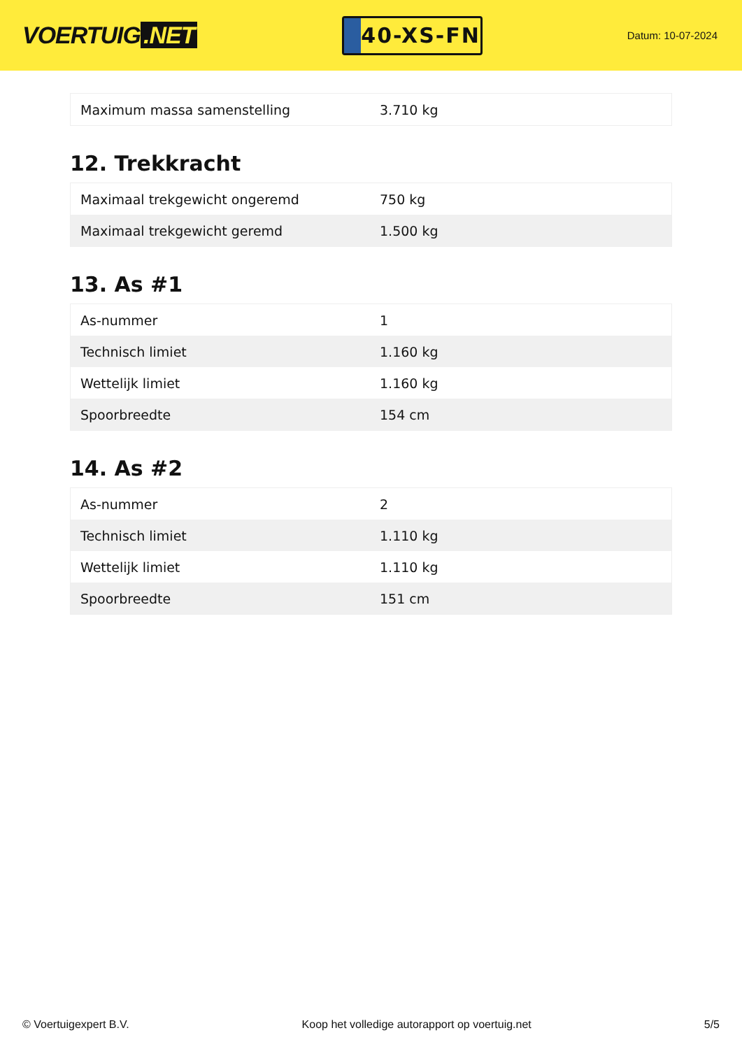VOERTUIG.NET
40-XS-FN
Datum: 10-07-2024
| Maximum massa samenstelling | 3.710 kg |
12. Trekkracht
| Maximaal trekgewicht ongeremd | 750 kg |
| Maximaal trekgewicht geremd | 1.500 kg |
13. As #1
| As-nummer | 1 |
| Technisch limiet | 1.160 kg |
| Wettelijk limiet | 1.160 kg |
| Spoorbreedte | 154 cm |
14. As #2
| As-nummer | 2 |
| Technisch limiet | 1.110 kg |
| Wettelijk limiet | 1.110 kg |
| Spoorbreedte | 151 cm |
© Voertuigexpert B.V. Koop het volledige autorapport op voertuig.net 5/5